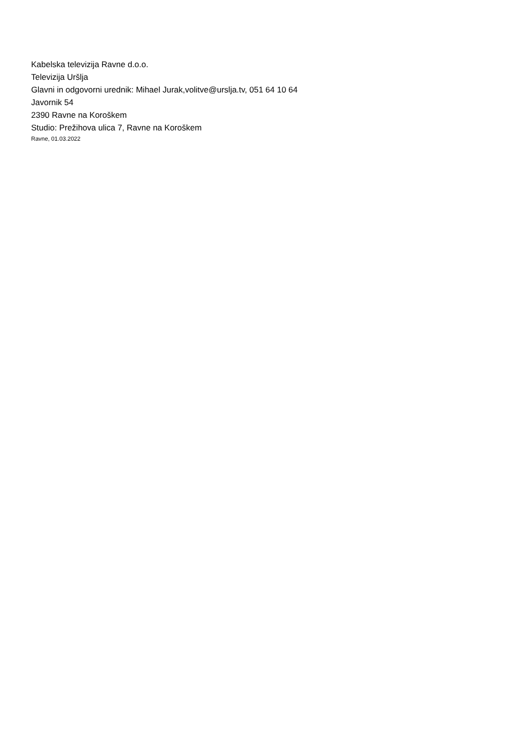Kabelska televizija Ravne d.o.o.
Televizija Uršlja
Glavni in odgovorni urednik: Mihael Jurak,volitve@urslja.tv, 051 64 10 64
Javornik 54
2390 Ravne na Koroškem
Studio: Prežihova ulica 7, Ravne na Koroškem
Ravne, 01.03.2022